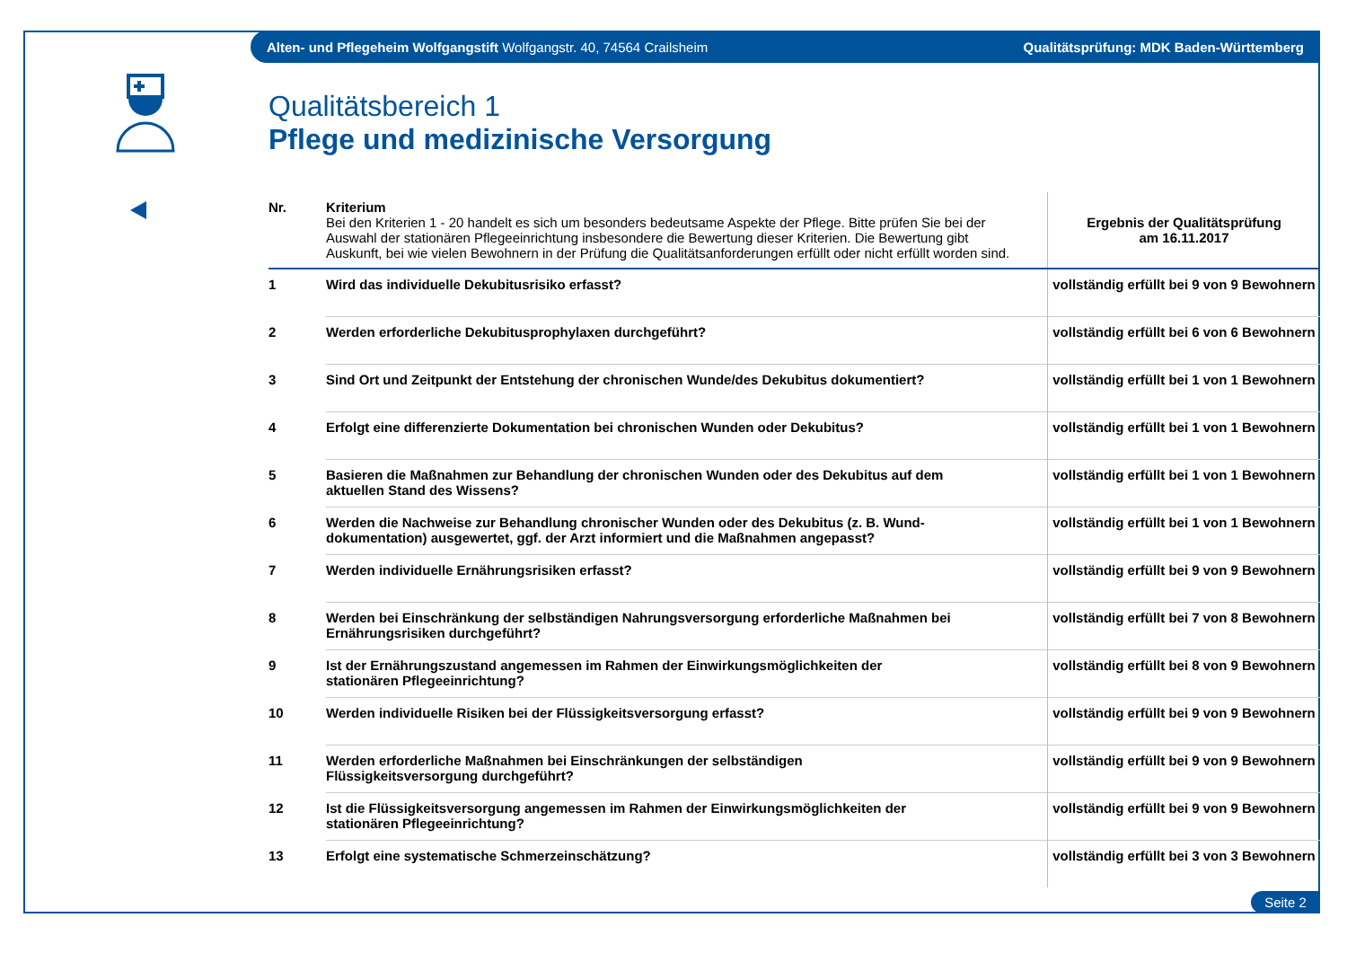Alten- und Pflegeheim Wolfgangstift Wolfgangstr. 40, 74564 Crailsheim Qualitätsprüfung: MDK Baden-Württemberg
Qualitätsbereich 1
Pflege und medizinische Versorgung
| Nr. | Kriterium Bei den Kriterien 1 - 20 handelt es sich um besonders bedeutsame Aspekte der Pflege. Bitte prüfen Sie bei der Auswahl der stationären Pflegeeinrichtung insbesondere die Bewertung dieser Kriterien. Die Bewertung gibt Auskunft, bei wie vielen Bewohnern in der Prüfung die Qualitätsanforderungen erfüllt oder nicht erfüllt worden sind. | Ergebnis der Qualitätsprüfung am 16.11.2017 |
| 1 | Wird das individuelle Dekubitusrisiko erfasst? | vollständig erfüllt bei 9 von 9 Bewohnern |
| 2 | Werden erforderliche Dekubitusprophylaxen durchgeführt? | vollständig erfüllt bei 6 von 6 Bewohnern |
| 3 | Sind Ort und Zeitpunkt der Entstehung der chronischen Wunde/des Dekubitus dokumentiert? | vollständig erfüllt bei 1 von 1 Bewohnern |
| 4 | Erfolgt eine differenzierte Dokumentation bei chronischen Wunden oder Dekubitus? | vollständig erfüllt bei 1 von 1 Bewohnern |
| 5 | Basieren die Maßnahmen zur Behandlung der chronischen Wunden oder des Dekubitus auf dem aktuellen Stand des Wissens? | vollständig erfüllt bei 1 von 1 Bewohnern |
| 6 | Werden die Nachweise zur Behandlung chronischer Wunden oder des Dekubitus (z. B. Wund- dokumentation) ausgewertet, ggf. der Arzt informiert und die Maßnahmen angepasst? | vollständig erfüllt bei 1 von 1 Bewohnern |
| 7 | Werden individuelle Ernährungsrisiken erfasst? | vollständig erfüllt bei 9 von 9 Bewohnern |
| 8 | Werden bei Einschränkung der selbständigen Nahrungsversorgung erforderliche Maßnahmen bei Ernährungsrisiken durchgeführt? | vollständig erfüllt bei 7 von 8 Bewohnern |
| 9 | Ist der Ernährungszustand angemessen im Rahmen der Einwirkungsmöglichkeiten der stationären Pflegeeinrichtung? | vollständig erfüllt bei 8 von 9 Bewohnern |
| 10 | Werden individuelle Risiken bei der Flüssigkeitsversorgung erfasst? | vollständig erfüllt bei 9 von 9 Bewohnern |
| 11 | Werden erforderliche Maßnahmen bei Einschränkungen der selbständigen Flüssigkeitsversorgung durchgeführt? | vollständig erfüllt bei 9 von 9 Bewohnern |
| 12 | Ist die Flüssigkeitsversorgung angemessen im Rahmen der Einwirkungsmöglichkeiten der stationären Pflegeeinrichtung? | vollständig erfüllt bei 9 von 9 Bewohnern |
| 13 | Erfolgt eine systematische Schmerzeinschätzung? | vollständig erfüllt bei 3 von 3 Bewohnern |
Seite 2